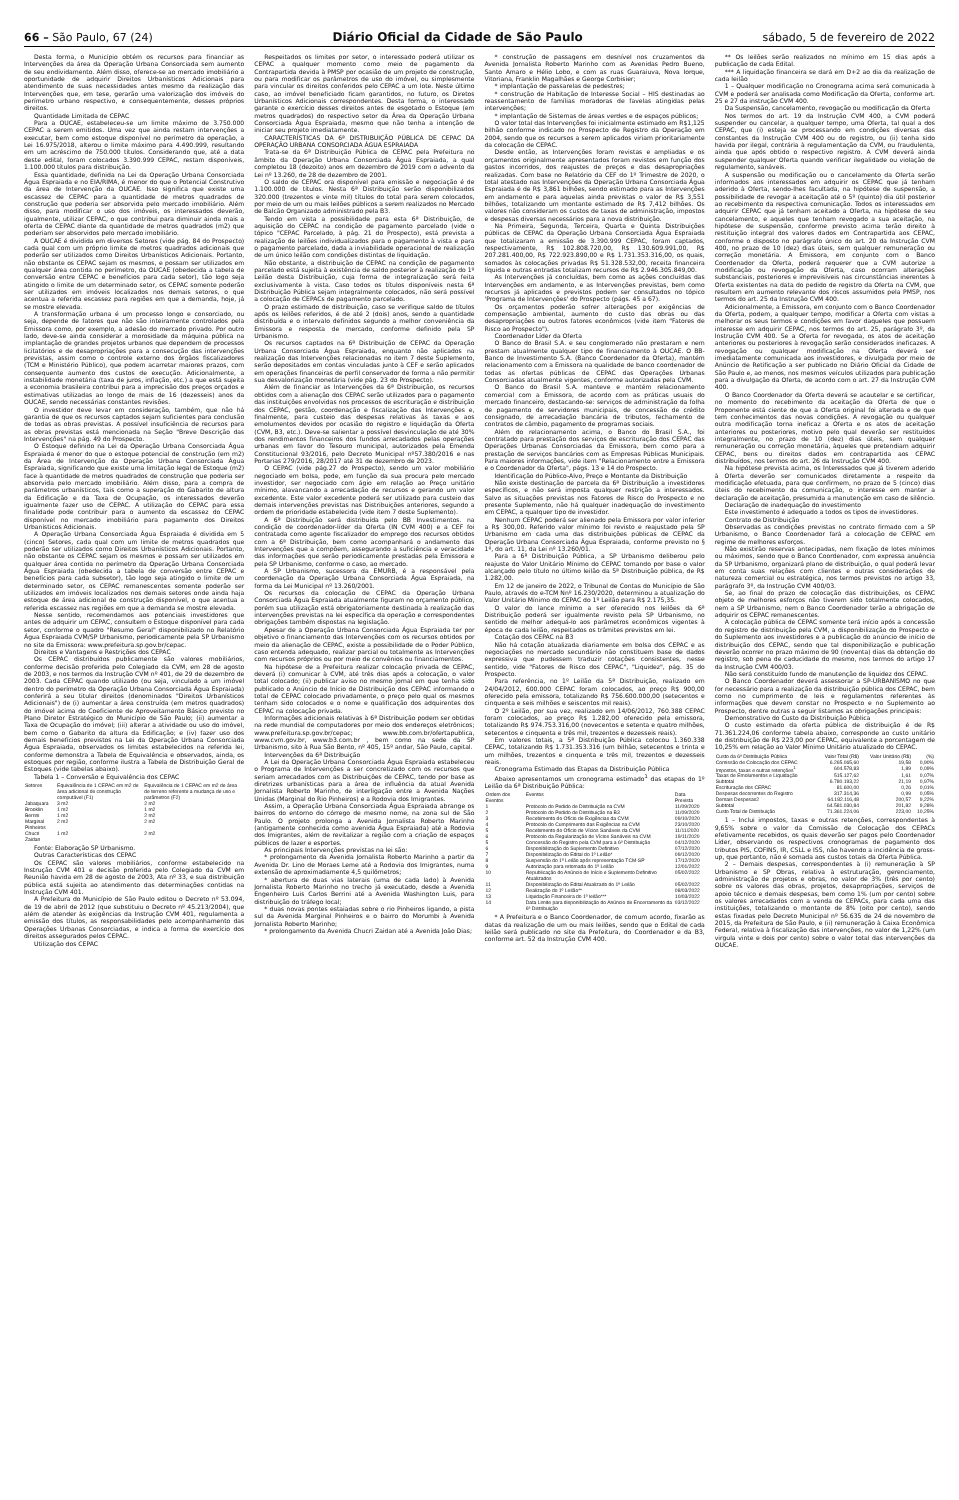66 – São Paulo, 67 (24) Diário Oficial da Cidade de São Paulo sábado, 5 de fevereiro de 2022
Desta forma, o Município obtém os recursos para financiar as Intervenções da área da Operação Urbana Consorciada sem aumento de seu endividamento. Além disso, oferece-se ao mercado imobiliário a oportunidade de adquirir Direitos Urbanísticos Adicionais para atendimento de suas necessidades antes mesmo da realização das Intervenções que, em tese, gerarão uma valorização dos imóveis do perímetro urbano respectivo, e consequentemente, desses próprios direitos.
Quantidade Limitada de CEPAC
Para a OUCAE, estabeleceu-se um limite máximo de 3.750.000 CEPAC a serem emitidos. Uma vez que ainda restam intervenções a executar, bem como estoque disponível no perímetro da operação, a Lei 16.975/2018, alterou o limite máximo para 4.490.999, resultando em um acréscimo de 750.000 títulos. Considerando que, até a data deste edital, foram colocados 3.390.999 CEPAC, restam disponíveis, 1.100.000 títulos para distribuição.
Essa quantidade, definida na Lei da Operação Urbana Consorciada Água Espraiada e no EIA/RIMA, é menor do que o Potencial Construtivo da área de Intervenção da OUCAE. Isso significa que existe uma escassez de CEPAC para a quantidade de metros quadrados de construção que poderia ser absorvida pelo mercado imobiliário. Além disso, para modificar o uso dos imóveis, os interessados deverão, igualmente, utilizar CEPAC, o que contribui para diminuir ainda mais a oferta de CEPAC diante da quantidade de metros quadrados (m2) que poderiam ser absorvidos pelo mercado imobiliário.
A OUCAE é dividida em diversos Setores (vide pág. 84 do Prospecto) cada qual com um próprio limite de metros quadrados adicionais que poderão ser utilizados como Direitos Urbanísticos Adicionais. Portanto, não obstante os CEPAC sejam os mesmos, e possam ser utilizados em qualquer área contida no perímetro, da OUCAE (obedecida a tabela de conversão entre CEPAC e benefícios para cada setor), tão logo seja atingido o limite de um determinado setor, os CEPAC somente poderão ser utilizados em imóveis localizados nos demais setores, o que acentua a referida escassez para regiões em que a demanda, hoje, já se mostre elevada.
A transformação urbana é um processo longo e consorciado, ou seja, depende de fatores que não são inteiramente controlados pela Emissora como, por exemplo, a adesão do mercado privado. Por outro lado, deve-se ainda considerar a morosidade da máquina pública na implantação de grandes projetos urbanos que dependem de processos licitatórios e de desapropriações para a consecução das intervenções previstas, assim como o controle externo dos órgãos fiscalizadores (TCM e Ministério Público), que podem acarretar maiores prazos, com consequente aumento dos custos de execução. Adicionalmente, a instabilidade monetária (taxa de juros, inflação, etc.) a que está sujeita a economia brasileira contribui para a imprecisão dos preços orçados e estimativas utilizadas ao longo de mais de 16 (dezesseis) anos da OUCAE, sendo necessárias constantes revisões.
O investidor deve levar em consideração, também, que não há garantia de que os recursos captados sejam suficientes para conclusão de todas as obras previstas. A possível insuficiência de recursos para as obras previstas está mencionada na Seção "Breve Descrição das Intervenções" na pág. 49 do Prospecto.
O Estoque definido na Lei da Operação Urbana Consorciada Água Espraiada é menor do que o estoque potencial de construção (em m2) da Área de Intervenção da Operação Urbana Consorciada Água Espraiada, significando que existe uma limitação legal de Estoque (m2) face à quantidade de metros quadrados de construção que poderia ser absorvida pelo mercado imobiliário. Além disso, para a compra de parâmetros urbanísticos, tais como a superação do Gabarito de altura da Edificação e da Taxa de Ocupação, os interessados deverão igualmente fazer uso de CEPAC. A utilização do CEPAC para essa finalidade pode contribuir para o aumento da escassez do CEPAC disponível no mercado imobiliário para pagamento dos Direitos Urbanísticos Adicionais.
A Operação Urbana Consorciada Água Espraiada é dividida em 5 (cinco) Setores, cada qual com um limite de metros quadrados que poderão ser utilizados como Direitos Urbanísticos Adicionais. Portanto, não obstante os CEPAC sejam os mesmos e possam ser utilizados em qualquer área contida no perímetro da Operação Urbana Consorciada Água Espraiada (obedecida a tabela de conversão entre CEPAC e benefícios para cada subsetor), tão logo seja atingido o limite de um determinado setor, os CEPAC remanescentes somente poderão ser utilizados em imóveis localizados nos demais setores onde ainda haja estoque de área adicional de construção disponível, o que acentua a referida escassez nas regiões em que a demanda se mostre elevada.
Nesse sentido, recomendamos aos potenciais investidores que antes de adquirir um CEPAC, consultem o Estoque disponível para cada setor, conforme o quadro "Resumo Geral" disponibilizado no Relatório Água Espraiada CVM/SP Urbanismo, periodicamente pela SP Urbanismo no site da Emissora: www.prefeitura.sp.gov.br/cepac.
Direitos e Vantagens e Restrições dos CEPAC
Os CEPAC distribuídos publicamente são valores mobiliários, conforme decisão proferida pelo Colegiado da CVM, em 28 de agosto de 2003, e nos termos da Instrução CVM nº 401, de 29 de dezembro de 2003. Cada CEPAC quando utilizado (ou seja, vinculado a um imóvel dentro do perímetro da Operação Urbana Consorciada Água Espraiada) conferirá a seu titular direitos (denominados "Direitos Urbanísticos Adicionais") de (i) aumentar a área construída (em metros quadrados) do imóvel acima do Coeficiente de Aproveitamento Básico previsto no Plano Diretor Estratégico do Município de São Paulo; (ii) aumentar a Taxa de Ocupação do imóvel; (iii) alterar a atividade ou uso do imóvel, bem como o Gabarito da altura da Edificação; e (iv) fazer uso dos demais benefícios previstos na Lei da Operação Urbana Consorciada Água Espraiada, observados os limites estabelecidos na referida lei, conforme demonstra a Tabela de Equivalência e observados, ainda, os estoques por região, conforme ilustra a Tabela de Distribuição Geral de Estoques (vide tabelas abaixo).
Tabela 1 – Conversão e Equivalência dos CEPAC
| Setores | Equivalência de 1 CEPAC em m2 de área adicional de construção computável (F1) | Equivalência de 1 CEPAC em m2 de área de terreno referente a mudança de uso e parâmetros (F2) |
| --- | --- | --- |
| Jabaquara | 3 m2 | 2 m2 |
| Brooklin | 1 m2 | 1 m2 |
| Berrini | 1 m2 | 2 m2 |
| Marginal Pinheiros | 2 m2 | 2 m2 |
| Chucri Zaidan | 1 m2 | 2 m2 |
Fonte: Elaboração SP Urbanismo.
Outras Características dos CEPAC
Os CEPAC são valores mobiliários, conforme estabelecido na Instrução CVM 401 e decisão proferida pelo Colegiado da CVM em Reunião havida em 28 de agosto de 2003, Ata nº 33, e sua distribuição pública está sujeita ao atendimento das determinações contidas na Instrução CVM 401.
A Prefeitura do Município de São Paulo editou o Decreto nº 53.094, de 19 de abril de 2012 (que substituiu o Decreto nº 45.213/2004), que além de atender às exigências da Instrução CVM 401, regulamenta a emissão dos títulos, as responsabilidades pelo acompanhamento das Operações Urbanas Consorciadas, e indica a forma de exercício dos direitos assegurados pelos CEPAC.
Utilização dos CEPAC
Respeitados os limites por setor, o interessado poderá utilizar os CEPAC a qualquer momento como meio de pagamento da Contrapartida devida à PMSP por ocasião de um projeto de construção, ou para modificar os parâmetros de uso do imóvel, ou simplesmente para vincular os direitos conferidos pelo CEPAC a um lote. Neste último caso, ao imóvel beneficiado ficam garantidos, no futuro, os Diretos Urbanísticos Adicionais correspondentes. Desta forma, o interessado garante o exercício desses direitos antes de esgotado o Estoque (em metros quadrados) do respectivo setor da Área da Operação Urbana Consorciada Água Espraiada, mesmo que não tenha a intenção de iniciar seu projeto imediatamente.
CARACTERÍSTICAS DA 6ª DISTRIBUIÇÃO PÚBLICA DE CEPAC DA OPERAÇÃO URBANA CONSORCIADA ÁGUA ESPRAIADA
Trata-se da 6ª Distribuição Pública de CEPAC pela Prefeitura no âmbito da Operação Urbana Consorciada Água Espraiada, a qual completou 18 (dezoito) anos em dezembro de 2019 com o advento da Lei nº 13.260, de 28 de dezembro de 2001.
O saldo de CEPAC ora disponível para emissão e negociação é de 1.100.000 de títulos. Nesta 6ª Distribuição serão disponibilizados 320.000 (trezentos e vinte mil) títulos do total para serem colocados, por meio de um ou mais leilões públicos a serem realizados no Mercado de Balcão Organizado administrado pela B3.
Tendo em vista a possibilidade para esta 6ª Distribuição, de aquisição do CEPAC na condição de pagamento parcelado (vide o tópico "CEPAC Parcelado, à pág. 21 do Prospecto), está prevista a realização de leilões individualizados para o pagamento à vista e para o pagamento parcelado, dada a inviabilidade operacional de realização de um único leilão com condições distintas de liquidação.
Não obstante, a distribuição de CEPAC na condição de pagamento parcelado está sujeita à existência de saldo posterior à realização do 1º Leilão desta Distribuição, cuja forma de integralização será feita exclusivamente à vista. Caso todos os títulos disponíveis nesta 6ª Distribuição Pública sejam integralmente colocados, não será possível a colocação de CEPACs de pagamento parcelado.
O prazo estimado de distribuição, caso se verifique saldo de títulos após os leilões referidos, é de até 2 (dois) anos, sendo a quantidade distribuída e o intervalo definidos segundo a melhor conveniência da Emissora e resposta de mercado, conforme definido pela SP Urbanismo.
Os recursos captados na 6ª Distribuição de CEPAC da Operação Urbana Consorciada Água Espraiada, enquanto não aplicados na realização das Intervenções relacionadas no item 7 deste Suplemento, serão depositados em contas vinculadas junto à CEF e serão aplicados em operações financeiras de perfil conservador de forma a não permitir sua desvalorização monetária (vide pág. 23 do Prospecto).
Além de financiar as Intervenções da 6ª Distribuição, os recursos obtidos com a alienação dos CEPAC serão utilizados para o pagamento das instituições envolvidas nos processos de escrituração e distribuição dos CEPAC, gestão, coordenação e fiscalização das Intervenções e, finalmente, para custeio das despesas relativas às taxas e aos emolumentos devidos por ocasião do registro e liquidação da Oferta (CVM, B3, etc.). Deve-se salientar a possível desvinculação de até 30% dos rendimentos financeiros dos fundos arrecadados pelas operações urbanas em favor do Tesouro municipal, autorizados pela Emenda Constitucional 93/2016, pelo Decreto Municipal nº57.380/2016 e nas Portarias 279/2016, 28/2017 até 31 de dezembro de 2023.
O CEPAC (vide pág.27 do Prospecto), sendo um valor mobiliário negociado em bolsa, pode, em função da sua procura pelo mercado investidor, ser negociado com ágio em relação ao Preço unitário mínimo, alavancando a arrecadação de recursos e gerando um valor excedente. Este valor excedente poderá ser utilizado para custeio das demais intervenções previstas nas Distribuições anteriores, segundo a ordem de prioridade estabelecida (vide item 7 deste Suplemento).
A 6ª Distribuição será distribuída pelo BB Investimentos. na condição de coordenador-líder da Oferta (IN CVM 400) e a CEF foi contratada como agente fiscalizador do emprego dos recursos obtidos com a 6ª Distribuição, bem como acompanhará o andamento das Intervenções que a compõem, assegurando a suficiência e veracidade das informações que serão periodicamente prestadas pela Emissora e pela SP Urbanismo, conforme o caso, ao mercado.
A SP Urbanismo, sucessora da EMURB, é a responsável pela coordenação da Operação Urbana Consorciada Água Espraiada, na forma da Lei Municipal nº 13.260/2001.
Os recursos da colocação de CEPAC da Operação Urbana Consorciada Água Espraiada atualmente figuram no orçamento público, porém sua utilização está obrigatoriamente destinada à realização das intervenções previstas na lei específica da operação e correspondentes obrigações também dispostas na legislação.
Apesar de a Operação Urbana Consorciada Água Espraiada ter por objetivo o financiamento das Intervenções com os recursos obtidos por meio da alienação de CEPAC, existe a possibilidade de o Poder Público, caso entenda adequado, realizar parcial ou totalmente as Intervenções com recursos próprios ou por meio de convênios ou financiamentos.
Na hipótese de a Prefeitura realizar colocação privada de CEPAC, deverá (i) comunicar à CVM, até três dias após a colocação, o valor total colocado; (ii) publicar aviso no mesmo jornal em que tenha sido publicado o Anúncio de Início de Distribuição dos CEPAC informando o total de CEPAC colocado privadamente, o preço pelo qual os mesmos tenham sido colocados e o nome e qualificação dos adquirentes dos CEPAC na colocação privada.
Informações adicionais relativas à 6ª Distribuição podem ser obtidas na rede mundial de computadores por meio dos endereços eletrônicos; www.prefeitura.sp.gov.br/cepac; www.bb.com.br/ofertapublica, www.cvm.gov.br, www.b3.com.br , bem como na sede da SP Urbanismo, sito à Rua São Bento, nº 405, 15º andar, São Paulo, capital.
Intervenções da 6ª Distribuição
A Lei da Operação Urbana Consorciada Água Espraiada estabeleceu o Programa de Intervenções a ser concretizado com os recursos que seriam arrecadados com as Distribuições de CEPAC, tendo por base as diretrizes urbanísticas para a área de influência da atual Avenida Jornalista Roberto Marinho, de interligação entre a Avenida Nações Unidas (Marginal do Rio Pinheiros) e a Rodovia dos Imigrantes.
Assim, a Operação Urbana Consorciada Água Espraiada abrange os bairros do entorno do córrego de mesmo nome, na zona sul de São Paulo. O projeto prolonga a Avenida Jornalista Roberto Marinho (antigamente conhecida como avenida Água Espraiada) até a Rodovia dos Imigrantes, além de revitalizar a região com a criação de espaços públicos de lazer e esportes.
As principais Intervenções previstas na lei são:
* prolongamento da Avenida Jornalista Roberto Marinho a partir da Avenida Dr. Lino de Moraes Leme até a Rodovia dos Imigrantes, numa extensão de aproximadamente 4,5 quilômetros;
* abertura de duas vias laterais (uma de cada lado) à Avenida Jornalista Roberto Marinho no trecho já executado, desde a Avenida Engenheiro Luis Carlos Berrini até a Avenida Washington Luis, para distribuição do tráfego local;
* duas novas pontes estaiadas sobre o rio Pinheiros ligando, a pista sul da Avenida Marginal Pinheiros e o bairro do Morumbi à Avenida Jornalista Roberto Marinho;
* prolongamento da Avenida Chucri Zaidan até a Avenida João Dias;
* construção de passagens em desnível nos cruzamentos da Avenida Jornalista Roberto Marinho com as Avenidas Pedro Bueno, Santo Amaro e Hélio Lobo, e com as ruas Guaraiuva, Nova Iorque, Vitoriana, Franklin Magalhães e George Corbisier;
* implantação de passarelas de pedestres;
* construção de Habitação de Interesse Social – HIS destinadas ao reassentamento de famílias moradoras de favelas atingidas pelas intervenções;
* implantação de Sistemas de áreas verdes e de espaços públicos;
O valor total das Intervenções foi inicialmente estimado em R$1,125 bilhão conforme indicado no Prospecto de Registro da Operação em 2004, sendo que os recursos a serem aplicados viriam prioritariamente da colocação de CEPAC.
Desde então, as Intervenções foram revistas e ampliadas e os orçamentos originalmente apresentados foram revistos em função dos gastos incorridos, dos reajustes de preços e das desapropriações realizadas. Com base no Relatório da CEF do 1º Trimestre de 2020, o total atestado nas Intervenções da Operação Urbana Consorciada Água Espraiada é de R$ 3,861 bilhões, sendo estimado para as Intervenções em andamento e para aquelas ainda previstas o valor de R$ 3,551 bilhões, totalizando um montante estimado de R$ 7,412 bilhões. Os valores não consideram os custos de taxas de administração, impostos e despesas diversas necessários para a nova distribuição.
Na Primeira, Segunda, Terceira, Quarta e Quinta Distribuições públicas de CEPAC da Operação Urbana Consorciada Água Espraiada que totalizaram a emissão de 3.390.999 CEPAC, foram captados, respectivamente, R$ 102.808.720,00, R$ 130.609.991,00, R$ 207.281.400,00, R$ 722.923.890,00 e R$ 1.731.353.316,00, os quais, somados às colocações privadas R$ 51.328.532,00, receita financeira líquida e outras entradas totalizam recursos de R$ 2.946.305.849,00.
As Intervenções já concluídas, bem como as ações concluídas das Intervenções em andamento, e as Intervenções previstas, bem como recursos já aplicados e previstos podem ser consultados no tópico 'Programa de Intervenções' do Prospecto (págs. 45 a 67).
Os orçamentos poderão sofrer alterações por exigências de compensação ambiental, aumento do custo das obras ou das desapropriações ou outros fatores econômicos (vide item "Fatores de Risco ao Prospecto").
Coordenador Líder da Oferta
O Banco do Brasil S.A. e seu conglomerado não prestaram e nem prestam atualmente qualquer tipo de financiamento à OUCAE. O BB-Banco de Investimento S.A. (Banco Coordenador da Oferta), mantém relacionamento com a Emissora na qualidade de banco coordenador de todas as ofertas públicas de CEPAC das Operações Urbanas Consorciadas atualmente vigentes, conforme autorizadas pela CVM.
O Banco do Brasil S.A. manteve e mantém relacionamento comercial com a Emissora, de acordo com as práticas usuais do mercado financeiro, destacando-se: serviços de administração da folha de pagamento de servidores municipais, de concessão de crédito consignado, de arrecadação bancária de tributos, fechamento de contratos de câmbio, pagamento de programas sociais.
Além do relacionamento acima, o Banco do Brasil S.A., foi contratado para prestação dos serviços de escrituração dos CEPAC das Operações Urbanas Consorciadas da Emissora, bem como para a prestação de serviços bancários com as Empresas Públicas Municipais. Para maiores informações, vide item "Relacionamento entre a Emissora e o Coordenador da Oferta", págs. 13 e 14 do Prospecto.
Identificação do Público-Alvo, Preço e Montante da Distribuição
Não existe destinação de parcela da 6ª Distribuição a investidores específicos, e não será imposta qualquer restrição a interessados. Salvo as situações previstas nos Fatores de Risco do Prospecto e no presente Suplemento, não há qualquer inadequação do investimento em CEPAC, a qualquer tipo de investidor.
Nenhum CEPAC poderá ser alienado pela Emissora por valor inferior a R$ 300,00. Referido valor mínimo foi revisto e reajustado pela SP Urbanismo em cada uma das distribuições públicas de CEPAC da Operação Urbana Consorciada Água Espraiada, conforme previsto no § 1º, do art. 11, da Lei nº 13.260/01.
Para a 6ª Distribuição Pública, a SP Urbanismo deliberou pelo reajuste do Valor Unitário Mínimo do CEPAC tomando por base o valor alcançado pelo título no último leilão da 5ª Distribuição pública, de R$ 1.282,00.
Em 12 de janeiro de 2022, o Tribunal de Contas do Município de São Paulo, através do e-TCM Nnº 16.230/2020, determinou a atualização do Valor Unitário Mínimo do CEPAC do 1º Leilão para R$ 2.175,35.
O valor do lance mínimo a ser oferecido nos leilões da 6ª Distribuição poderá ser igualmente revisto pela SP Urbanismo, no sentido de melhor adequá-lo aos parâmetros econômicos vigentes à época de cada leilão, respeitados os trâmites previstos em lei.
Cotação dos CEPAC na B3
Não há cotação atualizada diariamente em bolsa dos CEPAC e as negociações no mercado secundário não constituem base de dados expressiva que pudessem traduzir cotações consistentes, nesse sentido, vide "Fatores de Risco dos CEPAC", "Liquidez", pág. 35 do Prospecto.
Para referência, no 1º Leilão da 5ª Distribuição, realizado em 24/04/2012, 600.000 CEPAC foram colocados, ao preço R$ 900,00 oferecido pela emissora, totalizando R$ 756.600.000,00 (setecentos e cinquenta e seis milhões e seiscentos mil reais).
O 2º Leilão, por sua vez, realizado em 14/06/2012, 760.388 CEPAC foram colocados, ao preço R$ 1.282,00 oferecido pela emissora, totalizando R$ 974.753.316,00 (novecentos e setenta e quatro milhões, setecentos e cinquenta e três mil, trezentos e dezesseis reais).
Em valores totais, a 5ª Distribuição Pública colocou 1.360.338 CEPAC, totalizando R$ 1.731.353.316 (um bilhão, setecentos e trinta e um milhões, trezentos e cinquenta e três mil, trezentos e dezesseis reais.
Cronograma Estimado das Etapas da Distribuição Pública
Abaixo apresentamos um cronograma estimado<sup>1</sup> das etapas do 1º Leilão da 6ª Distribuição Pública:
| Ordem dos Eventos | Eventos | Data Prevista |
| --- | --- | --- |
| 1 | Protocolo do Pedido de Distribuição na CVM | 11/09/2020 |
| 2 | Protocolo do Pedido de Distribuição na B3 | 11/09/2020 |
| 3 | Recebimento do Ofício de Exigências da CVM | 09/10/2020 |
| 4 | Protocolo do Cumprimento das Exigências na CVM | 23/10/2020 |
| 5 | Recebimento do Ofício de Vícios Sanáveis da CVM | 11/11/2020 |
| 6 | Protocolo da Regularização de Vícios Sanáveis na CVM | 19/11/2020 |
| 5 | Concessão do Registro pela CVM para a 6ª Distribuição | 04/12/2020 |
| 6 | Disponibilização do Suplemento Definitivo | 07/12/2020 |
| 7 | Disponibilização do Edital do 1º Leilão* | 09/12/2020 |
| 8 | Suspensão do 1º Leilão após representação TCM-SP | 17/12/2020 |
| 9 | Autorização para retomada do 1º Leilão | 12/01/2022 |
| 10 | Republicação do Anúncio de Início e Suplemento Definitivo Atualizados | 05/02/2022 |
| 11 | Disponibilização do Edital Atualizado do 1º Leilão | 05/02/2022 |
| 12 | Realização do 1º Leilão** | 08/03/2022 |
| 13 | Liquidação Financeira do 1º leilão*** | 10/03/2022 |
| 14 | Data Limite para disponibilização do Anúncio de Encerramento da 6ª Distribuição | 03/12/2022 |
* A Prefeitura e o Banco Coordenador, de comum acordo, fixarão as datas da realização de um ou mais leilões, sendo que o Edital de cada leilão será publicado no site da Prefeitura, do Coordenador e da B3, conforme art. 52 da Instrução CVM 400.
** Os leilões serão realizados no mínimo em 15 dias após a publicação de cada Edital.
*** A liquidação financeira se dará em D+2 ao dia da realização de cada leilão
1 – Qualquer modificação no Cronograma acima será comunicada à CVM e poderá ser analisada como Modificação da Oferta, conforme art. 25 e 27 da instrução CVM 400.
Da Suspensão, cancelamento, revogação ou modificação da Oferta
Nos termos do art. 19 da Instrução CVM 400, a CVM poderá suspender ou cancelar, a qualquer tempo, uma Oferta, tal qual a dos CEPAC, que (i) esteja se processando em condições diversas das constantes da Instrução CVM 400 ou do registro, ou (ii) tenha sido havida por ilegal, contrária à regulamentação da CVM, ou fraudulenta, ainda que após obtido o respectivo registro. A CVM deverá ainda suspender qualquer Oferta quando verificar ilegalidade ou violação de regulamento, sanáveis.
A suspensão ou modificação ou o cancelamento da Oferta serão informados aos interessados em adquirir os CEPAC que já tenham aderido à Oferta, sendo-lhes facultada, na hipótese de suspensão, a possibilidade de revogar a aceitação até o 5º (quinto) dia útil posterior ao recebimento da respectiva comunicação. Todos os interessados em adquirir CEPAC que já tenham aceitado a Oferta, na hipótese de seu cancelamento, e aqueles que tenham revogado a sua aceitação, na hipótese de suspensão, conforme previsto acima terão direito à restituição integral dos valores dados em Contrapartida aos CEPAC, conforme o disposto no parágrafo único do art. 20 da Instrução CVM 400, no prazo de 10 (dez) dias úteis, sem qualquer remuneração ou correção monetária. A Emissora, em conjunto com o Banco Coordenador da Oferta, poderá requerer que a CVM autorize a modificação ou revogação da Oferta, caso ocorram alterações substanciais, posteriores e imprevisíveis nas circunstâncias inerentes à Oferta existentes na data do pedido de registro da Oferta na CVM, que resultem em aumento relevante dos riscos assumidos pela PMSP, nos termos do art. 25 da Instrução CVM 400.
Adicionalmente, a Emissora, em conjunto com o Banco Coordenador da Oferta, podem, a qualquer tempo, modificar a Oferta com vistas a melhorar os seus termos e condições em favor daqueles que possuem interesse em adquirir CEPAC, nos termos do art. 25, parágrafo 3º, da Instrução CVM 400. Se a Oferta for revogada, os atos de aceitação anteriores ou posteriores à revogação serão considerados ineficazes. A revogação ou qualquer modificação na Oferta deverá ser imediatamente comunicada aos investidores, e divulgada por meio de Anúncio de Retificação a ser publicado no Diário Oficial da Cidade de São Paulo e, ao menos, nos mesmos veículos utilizados para publicação para a divulgação da Oferta, de acordo com o art. 27 da Instrução CVM 400.
O Banco Coordenador da Oferta deverá se acautelar e se certificar, no momento do recebimento da aceitação da Oferta de que o Proponente está ciente de que a Oferta original foi alterada e de que tem conhecimentos das novas condições. A revogação ou qualquer outra modificação torna ineficaz a Oferta e os atos de aceitação anteriores ou posteriores, motivo pelo qual deverão ser restituídos integralmente, no prazo de 10 (dez) dias úteis, sem qualquer remuneração ou correção monetária, àqueles que pretendiam adquirir CEPAC, bens ou direitos dados em contrapartida aos CEPAC distribuídos, nos termos do art. 26 da Instrução CVM 400.
Na hipótese prevista acima, os Interessados que já tiverem aderido à Oferta deverão ser comunicados diretamente a respeito da modificação efetuada, para que confirmem, no prazo de 5 (cinco) dias úteis do recebimento da comunicação, o interesse em manter a declaração de aceitação, presumida a manutenção em caso de silêncio.
Declaração de inadequação do investimento
Este investimento é adequado a todos os tipos de investidores.
Contrato de Distribuição
Observadas as condições previstas no contrato firmado com a SP Urbanismo, o Banco Coordenador fará a colocação de CEPAC em regime de melhores esforços.
Não existirão reservas antecipadas, nem fixação de lotes mínimos ou máximos, sendo que o Banco Coordenador, com expressa anuência da SP Urbanismo, organizará plano de distribuição, o qual poderá levar em conta suas relações com clientes e outras considerações de natureza comercial ou estratégica, nos termos previstos no artigo 33, parágrafo 3º, da Instrução CVM 400/03.
Se, ao final do prazo de colocação das distribuições, os CEPAC objeto de melhores esforços não tiverem sido totalmente colocados, nem a SP Urbanismo, nem o Banco Coordenador terão a obrigação de adquirir os CEPAC remanescentes.
A colocação pública de CEPAC somente terá início após a concessão do registro de distribuição pela CVM, a disponibilização do Prospecto e do Suplemento aos investidores e a publicação do anúncio de início de distribuição dos CEPAC, sendo que tal disponibilização e publicação deverão ocorrer no prazo máximo de 90 (noventa) dias da obtenção do registro, sob pena de caducidade do mesmo, nos termos do artigo 17 da Instrução CVM 400/03.
Não será constituído fundo de manutenção de liquidez dos CEPAC.
O Banco Coordenador deverá assessorar a SP-URBANISMO no que for necessário para a realização da distribuição pública dos CEPAC, bem como no cumprimento de leis e regulamentos referentes às informações que devem constar no Prospecto e no Suplemento ao Prospecto, dentre outras a seguir listamos as obrigações principais:
Demonstrativo do Custo da Distribuição Pública
O custo estimado da oferta pública de distribuição é de R$ 71.361.224,06 conforme tabela abaixo, corresponde ao custo unitário de distribuição de R$ 223,00 por CEPAC, equivalente a porcentagem de 10,25% em relação ao Valor Mínimo Unitário atualizado do CEPAC.
| Custo da 6ª Distribuição Pública | Valor Total (R$) | Valor Unitário (R$) | (%) |
| --- | --- | --- | --- |
| Comissão de Colocação dos CEPAC | 6.265.065,60 | 19,58 | 0,90% |
| Impostos, taxas e outras retenções<sup>1</sup> | 604.578,83 | 1,89 | 0,09% |
| Taxas de Emolumentos e Liquidação | 515.127,62 | 1,61 | 0,07% |
| Subtotal | 6.780.193,22 | 21,19 | 0,97% |
| Escrituração dos CEPAC | 81.600,00 | 0,26 | 0,01% |
| Despesas decorrentes do Registro | 317.314,36 | 0,99 | 0,05% |
| Demais Despesas2 | 64.182.116,48 | 200,57 | 9,22% |
| Subtotal | 64.581.030,84 | 201,82 | 9,28% |
| Custo Total de Distribuição | 71.361.224,06 | 223,00 | 10,25% |
1 – Inclui impostos, taxas e outras retenções, correspondentes à 9,65% sobre o valor da Comissão de Colocação dos CEPACs efetivamente recebidos, os quais deverão ser pagos pelo Coordenador Líder, observando os respectivos cronogramas de pagamento dos tributos PIS, COFINS, IR, CSLL e ISS, não havendo a incidência de gross-up, que portanto, não é somada aos custos totais da Oferta Pública.
2 – Demais despesas, correspondentes à (i) remuneração à SP Urbanismo e SP Obras, relativa à estruturação, gerenciamento, administração de projetos e obras, no valor de 3% (três por cento) sobre os valores das obras, projetos, desapropriações, serviços de apoio técnico e demais despesas, bem como 1% (um por cento) sobre os valores arrecadados com a venda de CEPACs, para cada uma das instituições, totalizando o montante de 8% (oito por cento), sendo estas fixadas pelo Decreto Municipal nº 56.635 de 24 de novembro de 2015, da Prefeitura de São Paulo, e (ii) remuneração à Caixa Econômica Federal, relativa à fiscalização das intervenções, no valor de 1,22% (um virgula vinte e dois por cento) sobre o valor total das intervenções da OUCAE.